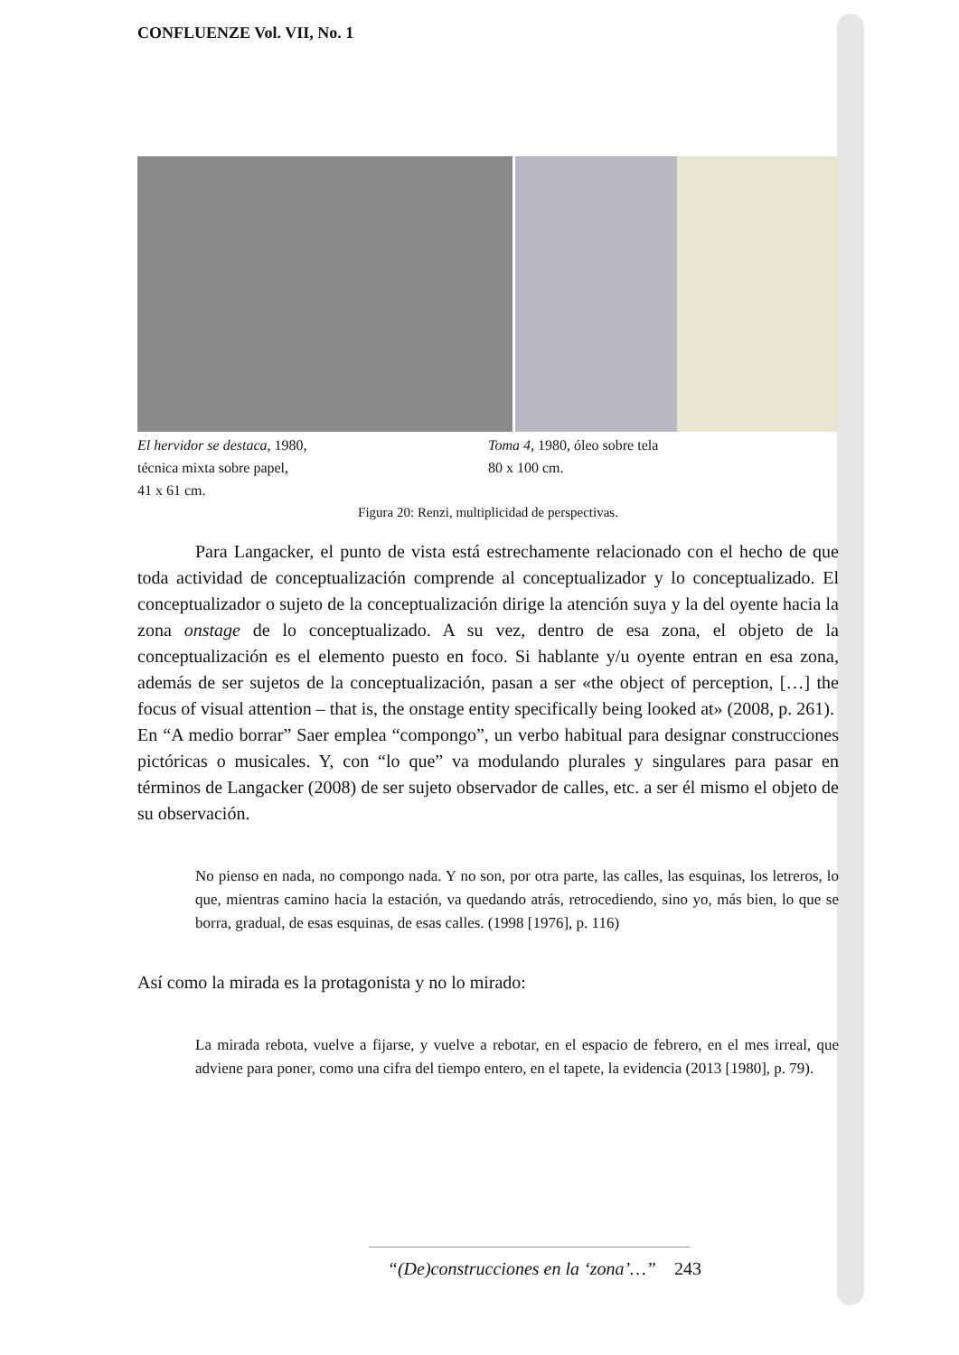CONFLUENZE Vol. VII, No. 1
El hervidor se destaca, 1980,
técnica mixta sobre papel,
41 x 61 cm.
Toma 4, 1980, óleo sobre tela
80 x 100 cm.
Figura 20: Renzi, multiplicidad de perspectivas.
Para Langacker, el punto de vista está estrechamente relacionado con el hecho de que toda actividad de conceptualización comprende al conceptualizador y lo conceptualizado. El conceptualizador o sujeto de la conceptualización dirige la atención suya y la del oyente hacia la zona onstage de lo conceptualizado. A su vez, dentro de esa zona, el objeto de la conceptualización es el elemento puesto en foco. Si hablante y/u oyente entran en esa zona, además de ser sujetos de la conceptualización, pasan a ser «the object of perception, […] the focus of visual attention – that is, the onstage entity specifically being looked at» (2008, p. 261).
En “A medio borrar” Saer emplea “compongo”, un verbo habitual para designar construcciones pictóricas o musicales. Y, con “lo que” va modulando plurales y singulares para pasar en términos de Langacker (2008) de ser sujeto observador de calles, etc. a ser él mismo el objeto de su observación.
No pienso en nada, no compongo nada. Y no son, por otra parte, las calles, las esquinas, los letreros, lo que, mientras camino hacia la estación, va quedando atrás, retrocediendo, sino yo, más bien, lo que se borra, gradual, de esas esquinas, de esas calles. (1998 [1976], p. 116)
Así como la mirada es la protagonista y no lo mirado:
La mirada rebota, vuelve a fijarse, y vuelve a rebotar, en el espacio de febrero, en el mes irreal, que adviene para poner, como una cifra del tiempo entero, en el tapete, la evidencia (2013 [1980], p. 79).
“(De)construcciones en la ‘zona’…” 243